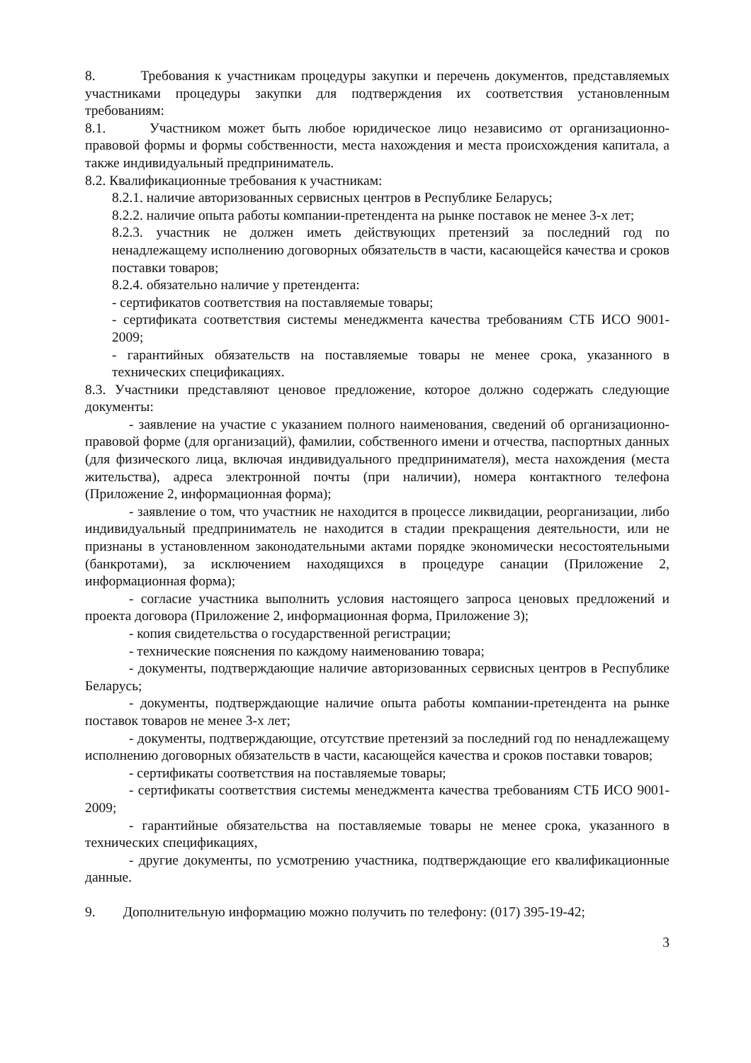8. Требования к участникам процедуры закупки и перечень документов, представляемых участниками процедуры закупки для подтверждения их соответствия установленным требованиям:
8.1. Участником может быть любое юридическое лицо независимо от организационно-правовой формы и формы собственности, места нахождения и места происхождения капитала, а также индивидуальный предприниматель.
8.2. Квалификационные требования к участникам:
8.2.1. наличие авторизованных сервисных центров в Республике Беларусь;
8.2.2. наличие опыта работы компании-претендента на рынке поставок не менее 3-х лет;
8.2.3. участник не должен иметь действующих претензий за последний год по ненадлежащему исполнению договорных обязательств в части, касающейся качества и сроков поставки товаров;
8.2.4. обязательно наличие у претендента:
- сертификатов соответствия на поставляемые товары;
- сертификата соответствия системы менеджмента качества требованиям СТБ ИСО 9001-2009;
- гарантийных обязательств на поставляемые товары не менее срока, указанного в технических спецификациях.
8.3. Участники представляют ценовое предложение, которое должно содержать следующие документы:
- заявление на участие с указанием полного наименования, сведений об организационно-правовой форме (для организаций), фамилии, собственного имени и отчества, паспортных данных (для физического лица, включая индивидуального предпринимателя), места нахождения (места жительства), адреса электронной почты (при наличии), номера контактного телефона (Приложение 2, информационная форма);
- заявление о том, что участник не находится в процессе ликвидации, реорганизации, либо индивидуальный предприниматель не находится в стадии прекращения деятельности, или не признаны в установленном законодательными актами порядке экономически несостоятельными (банкротами), за исключением находящихся в процедуре санации (Приложение 2, информационная форма);
- согласие участника выполнить условия настоящего запроса ценовых предложений и проекта договора (Приложение 2, информационная форма, Приложение 3);
- копия свидетельства о государственной регистрации;
- технические пояснения по каждому наименованию товара;
- документы, подтверждающие наличие авторизованных сервисных центров в Республике Беларусь;
- документы, подтверждающие наличие опыта работы компании-претендента на рынке поставок товаров не менее 3-х лет;
- документы, подтверждающие, отсутствие претензий за последний год по ненадлежащему исполнению договорных обязательств в части, касающейся качества и сроков поставки товаров;
- сертификаты соответствия на поставляемые товары;
- сертификаты соответствия системы менеджмента качества требованиям СТБ ИСО 9001-2009;
- гарантийные обязательства на поставляемые товары не менее срока, указанного в технических спецификациях,
- другие документы, по усмотрению участника, подтверждающие его квалификационные данные.
9. Дополнительную информацию можно получить по телефону: (017) 395-19-42;
3